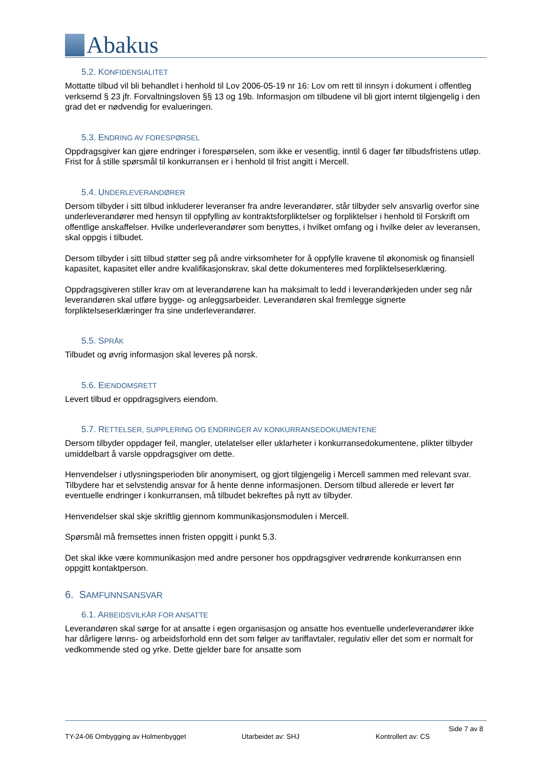Abakus
5.2. KONFIDENSIALITET
Mottatte tilbud vil bli behandlet i henhold til Lov 2006-05-19 nr 16: Lov om rett til innsyn i dokument i offentleg verksemd § 23 jfr. Forvaltningsloven §§ 13 og 19b. Informasjon om tilbudene vil bli gjort internt tilgjengelig i den grad det er nødvendig for evalueringen.
5.3. ENDRING AV FORESPØRSEL
Oppdragsgiver kan gjøre endringer i forespørselen, som ikke er vesentlig, inntil 6 dager før tilbudsfristens utløp. Frist for å stille spørsmål til konkurransen er i henhold til frist angitt i Mercell.
5.4. UNDERLEVERANDØRER
Dersom tilbyder i sitt tilbud inkluderer leveranser fra andre leverandører, står tilbyder selv ansvarlig overfor sine underleverandører med hensyn til oppfylling av kontraktsforpliktelser og forpliktelser i henhold til Forskrift om offentlige anskaffelser. Hvilke underleverandører som benyttes, i hvilket omfang og i hvilke deler av leveransen, skal oppgis i tilbudet.
Dersom tilbyder i sitt tilbud støtter seg på andre virksomheter for å oppfylle kravene til økonomisk og finansiell kapasitet, kapasitet eller andre kvalifikasjonskrav, skal dette dokumenteres med forpliktelseserklæring.
Oppdragsgiveren stiller krav om at leverandørene kan ha maksimalt to ledd i leverandørkjeden under seg når leverandøren skal utføre bygge- og anleggsarbeider. Leverandøren skal fremlegge signerte forpliktelseserklæringer fra sine underleverandører.
5.5. SPRÅK
Tilbudet og øvrig informasjon skal leveres på norsk.
5.6. EIENDOMSRETT
Levert tilbud er oppdragsgivers eiendom.
5.7. RETTELSER, SUPPLERING OG ENDRINGER AV KONKURRANSEDOKUMENTENE
Dersom tilbyder oppdager feil, mangler, utelatelser eller uklarheter i konkurransedokumentene, plikter tilbyder umiddelbart å varsle oppdragsgiver om dette.
Henvendelser i utlysningsperioden blir anonymisert, og gjort tilgjengelig i Mercell sammen med relevant svar. Tilbydere har et selvstendig ansvar for å hente denne informasjonen. Dersom tilbud allerede er levert før eventuelle endringer i konkurransen, må tilbudet bekreftes på nytt av tilbyder.
Henvendelser skal skje skriftlig gjennom kommunikasjonsmodulen i Mercell.
Spørsmål må fremsettes innen fristen oppgitt i punkt 5.3.
Det skal ikke være kommunikasjon med andre personer hos oppdragsgiver vedrørende konkurransen enn oppgitt kontaktperson.
6. SAMFUNNSANSVAR
6.1. ARBEIDSVILKÅR FOR ANSATTE
Leverandøren skal sørge for at ansatte i egen organisasjon og ansatte hos eventuelle underleverandører ikke har dårligere lønns- og arbeidsforhold enn det som følger av tariffavtaler, regulativ eller det som er normalt for vedkommende sted og yrke. Dette gjelder bare for ansatte som
Side 7 av 8
TY-24-06 Ombygging av Holmenbygget Utarbeidet av: SHJ Kontrollert av: CS